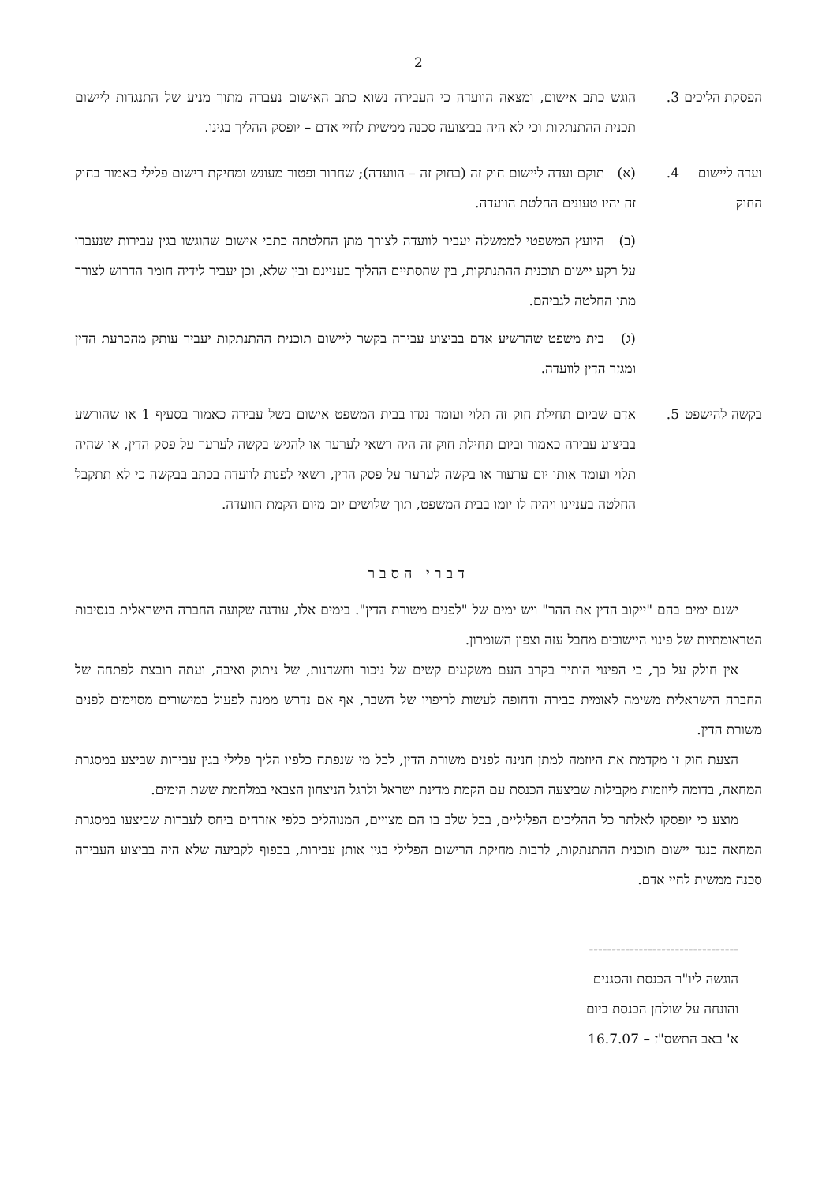2
הפסקת הליכים
3. הוגש כתב אישום, ומצאה הוועדה כי העבירה נשוא כתב האישום נעברה מתוך מניע של התנגדות ליישום תכנית ההתנתקות וכי לא היה בביצועה סכנה ממשית לחיי אדם – יופסק ההליך בגינו.
ועדה ליישום החוק
4. (א) תוקם ועדה ליישום חוק זה (בחוק זה – הוועדה); שחרור ופטור מעונש ומחיקת רישום פלילי כאמור בחוק זה יהיו טעונים החלטת הוועדה.
(ב) היועץ המשפטי לממשלה יעביר לוועדה לצורך מתן החלטתה כתבי אישום שהוגשו בגין עבירות שנעברו על רקע יישום תוכנית ההתנתקות, בין שהסתיים ההליך בעניינם ובין שלא, וכן יעביר לידיה חומר הדרוש לצורך מתן החלטה לגביהם.
(ג) בית משפט שהרשיע אדם בביצוע עבירה בקשר ליישום תוכנית ההתנתקות יעביר עותק מהכרעת הדין ומגזר הדין לוועדה.
בקשה להישפט
5. אדם שביום תחילת חוק זה תלוי ועומד נגדו בבית המשפט אישום בשל עבירה כאמור בסעיף 1 או שהורשע בביצוע עבירה כאמור וביום תחילת חוק זה היה רשאי לערער או להגיש בקשה לערער על פסק הדין, או שהיה תלוי ועומד אותו יום ערעור או בקשה לערער על פסק הדין, רשאי לפנות לוועדה בכתב בבקשה כי לא תתקבל החלטה בעניינו ויהיה לו יומו בבית המשפט, תוך שלושים יום מיום הקמת הוועדה.
דברי הסבר
ישנם ימים בהם "ייקוב הדין את ההר" ויש ימים של "לפנים משורת הדין". בימים אלו, עודנה שקועה החברה הישראלית בנסיבות הטראומתיות של פינוי היישובים מחבל עזה וצפון השומרון.
אין חולק על כך, כי הפינוי הותיר בקרב העם משקעים קשים של ניכור וחשדנות, של ניתוק ואיבה, ועתה רובצת לפתחה של החברה הישראלית משימה לאומית כבירה ודחופה לעשות לריפויו של השבר, אף אם נדרש ממנה לפעול במישורים מסוימים לפנים משורת הדין.
הצעת חוק זו מקדמת את היוזמה למתן חנינה לפנים משורת הדין, לכל מי שנפתח כלפיו הליך פלילי בגין עבירות שביצע במסגרת המחאה, בדומה ליוזמות מקבילות שביצעה הכנסת עם הקמת מדינת ישראל ולרגל הניצחון הצבאי במלחמת ששת הימים.
מוצע כי יופסקו לאלתר כל ההליכים הפליליים, בכל שלב בו הם מצויים, המנוהלים כלפי אזרחים ביחס לעברות שביצעו במסגרת המחאה כנגד יישום תוכנית ההתנתקות, לרבות מחיקת הרישום הפלילי בגין אותן עבירות, בכפוף לקביעה שלא היה בביצוע העבירה סכנה ממשית לחיי אדם.
---------------------------------
הוגשה ליו"ר הכנסת והסגנים
והונחה על שולחן הכנסת ביום
א' באב התשס"ז – 16.7.07